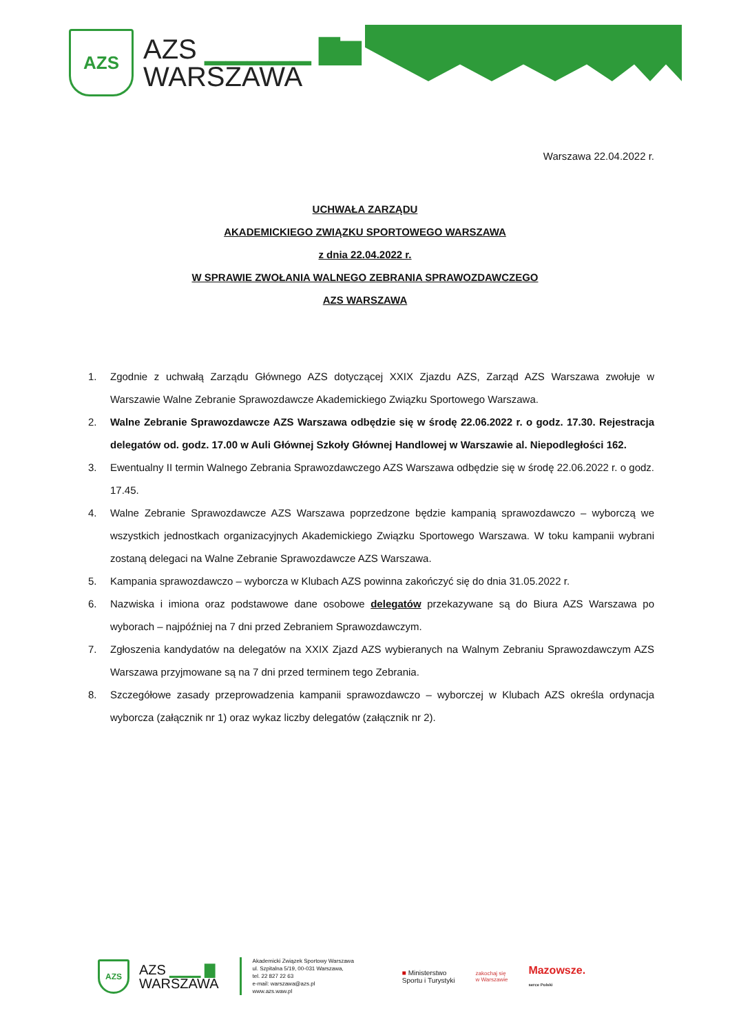AZS
AZS ▁▁▁▁▁ ▇▆
WARSZAWA
Warszawa 22.04.2022 r.
UCHWAŁA ZARZĄDU
AKADEMICKIEGO ZWIĄZKU SPORTOWEGO WARSZAWA
z dnia 22.04.2022 r.
W SPRAWIE ZWOŁANIA WALNEGO ZEBRANIA SPRAWOZDAWCZEGO
AZS WARSZAWA
1. Zgodnie z uchwałą Zarządu Głównego AZS dotyczącej XXIX Zjazdu AZS, Zarząd AZS Warszawa zwołuje w Warszawie Walne Zebranie Sprawozdawcze Akademickiego Związku Sportowego Warszawa.
2. Walne Zebranie Sprawozdawcze AZS Warszawa odbędzie się w środę 22.06.2022 r. o godz. 17.30. Rejestracja delegatów od. godz. 17.00 w Auli Głównej Szkoły Głównej Handlowej w Warszawie al. Niepodległości 162.
3. Ewentualny II termin Walnego Zebrania Sprawozdawczego AZS Warszawa odbędzie się w środę 22.06.2022 r. o godz. 17.45.
4. Walne Zebranie Sprawozdawcze AZS Warszawa poprzedzone będzie kampanią sprawozdawczo – wyborczą we wszystkich jednostkach organizacyjnych Akademickiego Związku Sportowego Warszawa. W toku kampanii wybrani zostaną delegaci na Walne Zebranie Sprawozdawcze AZS Warszawa.
5. Kampania sprawozdawczo – wyborcza w Klubach AZS powinna zakończyć się do dnia 31.05.2022 r.
6. Nazwiska i imiona oraz podstawowe dane osobowe delegatów przekazywane są do Biura AZS Warszawa po wyborach – najpóźniej na 7 dni przed Zebraniem Sprawozdawczym.
7. Zgłoszenia kandydatów na delegatów na XXIX Zjazd AZS wybieranych na Walnym Zebraniu Sprawozdawczym AZS Warszawa przyjmowane są na 7 dni przed terminem tego Zebrania.
8. Szczegółowe zasady przeprowadzenia kampanii sprawozdawczo – wyborczej w Klubach AZS określa ordynacja wyborcza (załącznik nr 1) oraz wykaz liczby delegatów (załącznik nr 2).
AZS
AZS ▁▁▁ ▇
WARSZAWA
Akademicki Związek Sportowy Warszawa
ul. Szpitalna 5/19, 00-031 Warszawa,
tel. 22 827 22 63
e-mail: warszawa@azs.pl
www.azs.waw.pl
■ Ministerstwo
Sportu i Turystyki
zakochaj się
w Warszawie
Mazowsze.
serce Polski